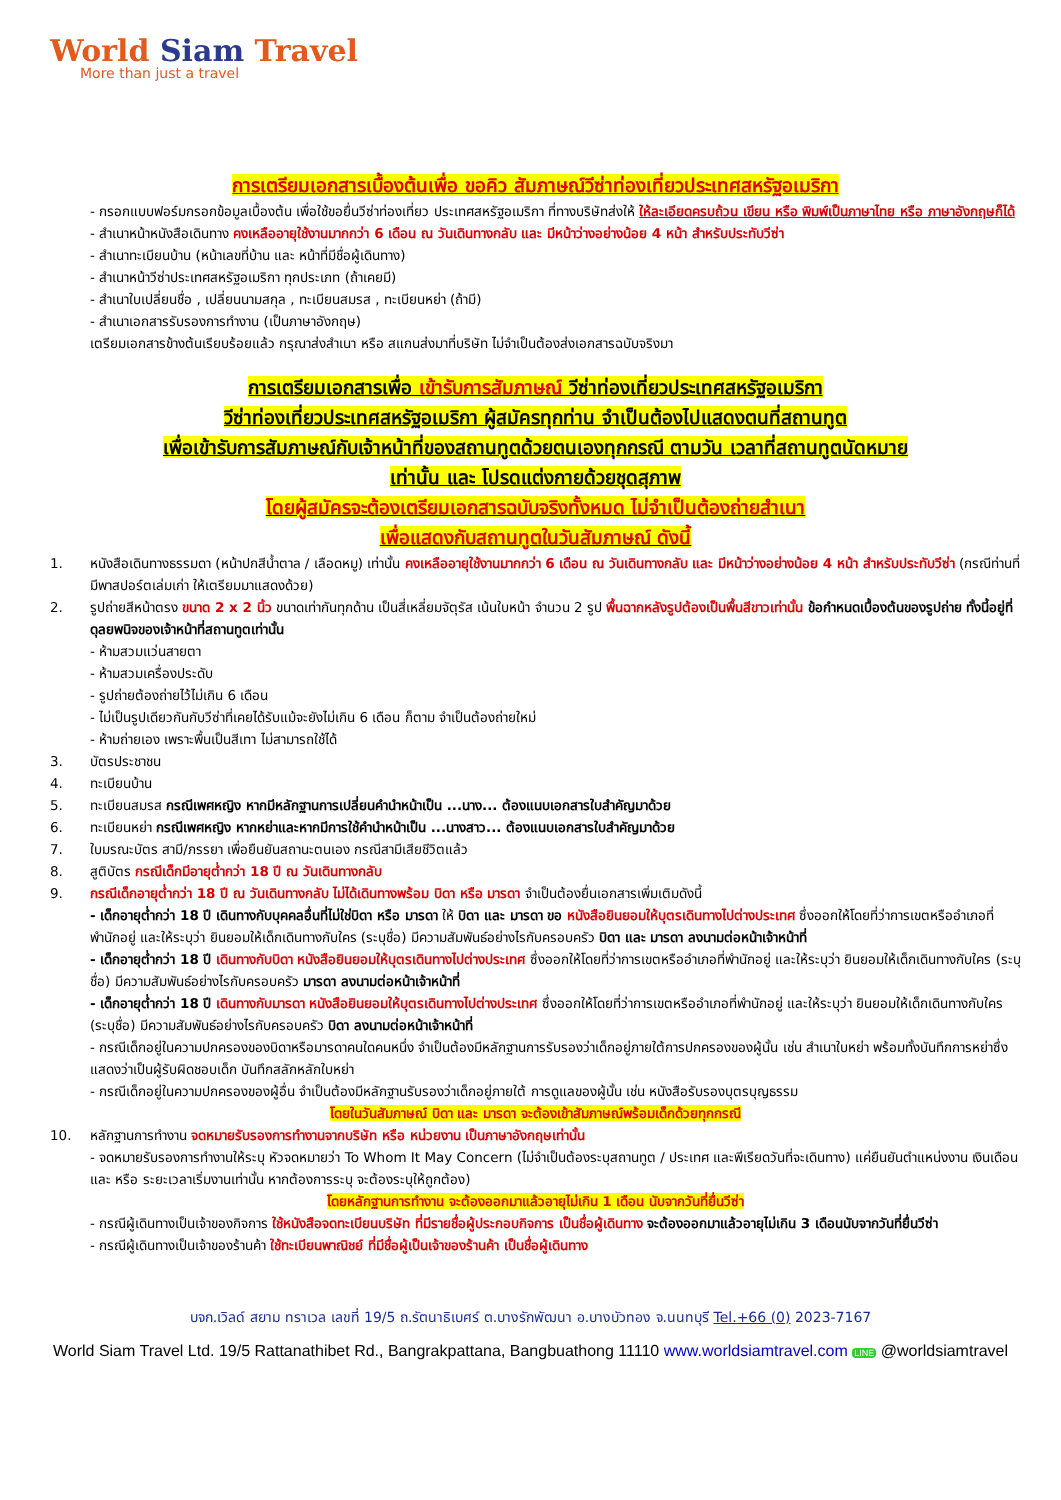World Siam Travel
More than just a travel
การเตรียมเอกสารเบื้องต้นเพื่อ ขอคิว สัมภาษณ์วีซ่าท่องเที่ยวประเทศสหรัฐอเมริกา
- กรอกแบบฟอร์มกรอกข้อมูลเบื้องต้น เพื่อใช้ขอยื่นวีซ่าท่องเที่ยว ประเทศสหรัฐอเมริกา ที่ทางบริษัทส่งให้ ให้ละเอียดครบถ้วน เขียน หรือ พิมพ์เป็นภาษาไทย หรือ ภาษาอังกฤษก็ได้
- สำเนาหน้าหนังสือเดินทาง คงเหลืออายุใช้งานมากกว่า 6 เดือน ณ วันเดินทางกลับ และ มีหน้าว่างอย่างน้อย 4 หน้า สำหรับประทับวีซ่า
- สำเนาทะเบียนบ้าน (หน้าเลขที่บ้าน และ หน้าที่มีชื่อผู้เดินทาง)
- สำเนาหน้าวีซ่าประเทศสหรัฐอเมริกา ทุกประเภท (ถ้าเคยมี)
- สำเนาใบเปลี่ยนชื่อ , เปลี่ยนนามสกุล , ทะเบียนสมรส , ทะเบียนหย่า (ถ้ามี)
- สำเนาเอกสารรับรองการทำงาน (เป็นภาษาอังกฤษ)
เตรียมเอกสารข้างต้นเรียบร้อยแล้ว กรุณาส่งสำเนา หรือ สแกนส่งมาที่บริษัท ไม่จำเป็นต้องส่งเอกสารฉบับจริงมา
การเตรียมเอกสารเพื่อ เข้ารับการสัมภาษณ์ วีซ่าท่องเที่ยวประเทศสหรัฐอเมริกา
วีซ่าท่องเที่ยวประเทศสหรัฐอเมริกา ผู้สมัครทุกท่าน จำเป็นต้องไปแสดงตนที่สถานทูต
เพื่อเข้ารับการสัมภาษณ์กับเจ้าหน้าที่ของสถานทูตด้วยตนเองทุกกรณี ตามวัน เวลาที่สถานทูตนัดหมาย
เท่านั้น และ โปรดแต่งกายด้วยชุดสุภาพ
โดยผู้สมัครจะต้องเตรียมเอกสารฉบับจริงทั้งหมด ไม่จำเป็นต้องถ่ายสำเนา
เพื่อแสดงกับสถานทูตในวันสัมภาษณ์ ดังนี้
1. หนังสือเดินทางธรรมดา (หน้าปกสีน้ำตาล / เลือดหมู) เท่านั้น คงเหลืออายุใช้งานมากกว่า 6 เดือน ณ วันเดินทางกลับ และ มีหน้าว่างอย่างน้อย 4 หน้า สำหรับประทับวีซ่า (กรณีท่านที่มีพาสปอร์ตเล่มเก่า ให้เตรียมมาแสดงด้วย)
2. รูปถ่ายสีหน้าตรง ขนาด 2 x 2 นิ้ว ขนาดเท่ากันทุกด้าน เป็นสี่เหลี่ยมจัตุรัส เน้นใบหน้า จำนวน 2 รูป พื้นฉากหลังรูปต้องเป็นพื้นสีขาวเท่านั้น ข้อกำหนดเบื้องต้นของรูปถ่าย ทั้งนี้อยู่ที่ดุลยพนิจของเจ้าหน้าที่สถานทูตเท่านั้น
- ห้ามสวมแว่นสายตา
- ห้ามสวมเครื่องประดับ
- รูปถ่ายต้องถ่ายไว้ไม่เกิน 6 เดือน
- ไม่เป็นรูปเดียวกันกับวีซ่าที่เคยได้รับแม้จะยังไม่เกิน 6 เดือน ก็ตาม จำเป็นต้องถ่ายใหม่
- ห้ามถ่ายเอง เพราะพื้นเป็นสีเทา ไม่สามารถใช้ได้
3. บัตรประชาชน
4. ทะเบียนบ้าน
5. ทะเบียนสมรส กรณีเพศหญิง หากมีหลักฐานการเปลี่ยนคำนำหน้าเป็น ...นาง... ต้องแนบเอกสารใบสำคัญมาด้วย
6. ทะเบียนหย่า กรณีเพศหญิง หากหย่าและหากมีการใช้คำนำหน้าเป็น ...นางสาว... ต้องแนบเอกสารใบสำคัญมาด้วย
7. ใบมรณะบัตร สามี/ภรรยา เพื่อยืนยันสถานะตนเอง กรณีสามีเสียชีวิตแล้ว
8. สูติบัตร กรณีเด็กมีอายุต่ำกว่า 18 ปี ณ วันเดินทางกลับ
9. กรณีเด็กอายุต่ำกว่า 18 ปี ณ วันเดินทางกลับ ไม่ได้เดินทางพร้อม บิดา หรือ มารดา จำเป็นต้องยื่นเอกสารเพิ่มเติมดังนี้
- เด็กอายุต่ำกว่า 18 ปี เดินทางกับบุคคลอื่นที่ไม่ใช่บิดา หรือ มารดา ให้ บิดา และ มารดา ขอ หนังสือยินยอมให้บุตรเดินทางไปต่างประเทศ ซึ่งออกให้โดยที่ว่าการเขตหรืออำเภอที่พำนักอยู่ และให้ระบุว่า ยินยอมให้เด็กเดินทางกับใคร (ระบุชื่อ) มีความสัมพันธ์อย่างไรกับครอบครัว บิดา และ มารดา ลงนามต่อหน้าเจ้าหน้าที่
- เด็กอายุต่ำกว่า 18 ปี เดินทางกับบิดา หนังสือยินยอมให้บุตรเดินทางไปต่างประเทศ ซึ่งออกให้โดยที่ว่าการเขตหรืออำเภอที่พำนักอยู่ และให้ระบุว่า ยินยอมให้เด็กเดินทางกับใคร (ระบุชื่อ) มีความสัมพันธ์อย่างไรกับครอบครัว มารดา ลงนามต่อหน้าเจ้าหน้าที่
- เด็กอายุต่ำกว่า 18 ปี เดินทางกับมารดา หนังสือยินยอมให้บุตรเดินทางไปต่างประเทศ ซึ่งออกให้โดยที่ว่าการเขตหรืออำเภอที่พำนักอยู่ และให้ระบุว่า ยินยอมให้เด็กเดินทางกับใคร (ระบุชื่อ) มีความสัมพันธ์อย่างไรกับครอบครัว บิดา ลงนามต่อหน้าเจ้าหน้าที่
- กรณีเด็กอยู่ในความปกครองของบิดาหรือมารดาคนใดคนหนึ่ง จำเป็นต้องมีหลักฐานการรับรองว่าเด็กอยู่ภายใต้การปกครองของผู้นั้น เช่น สำเนาใบหย่า พร้อมทั้งบันทึกการหย่าซึ่งแสดงว่าเป็นผู้รับผิดชอบเด็ก บันทึกสลักหลักใบหย่า
- กรณีเด็กอยู่ในความปกครองของผู้อื่น จำเป็นต้องมีหลักฐานรับรองว่าเด็กอยู่ภายใต้ การดูแลของผู้นั้น เช่น หนังสือรับรองบุตรบุญธรรม
โดยในวันสัมภาษณ์ บิดา และ มารดา จะต้องเข้าสัมภาษณ์พร้อมเด็กด้วยทุกกรณี
10. หลักฐานการทำงาน จดหมายรับรองการทำงานจากบริษัท หรือ หน่วยงาน เป็นภาษาอังกฤษเท่านั้น
- จดหมายรับรองการทำงานให้ระบุ หัวจดหมายว่า To Whom It May Concern (ไม่จำเป็นต้องระบุสถานทูต / ประเทศ และพีเรียดวันที่จะเดินทาง) แค่ยืนยันตำแหน่งงาน เงินเดือน และ หรือ ระยะเวลาเริ่มงานเท่านั้น หากต้องการระบุ จะต้องระบุให้ถูกต้อง)
โดยหลักฐานการทำงาน จะต้องออกมาแล้วอายุไม่เกิน 1 เดือน นับจากวันที่ยื่นวีซ่า
- กรณีผู้เดินทางเป็นเจ้าของกิจการ ใช้หนังสือจดทะเบียนบริษัท ที่มีรายชื่อผู้ประกอบกิจการ เป็นชื่อผู้เดินทาง จะต้องออกมาแล้วอายุไม่เกิน 3 เดือนนับจากวันที่ยื่นวีซ่า
- กรณีผู้เดินทางเป็นเจ้าของร้านค้า ใช้ทะเบียนพาณิชย์ ที่มีชื่อผู้เป็นเจ้าของร้านค้า เป็นชื่อผู้เดินทาง
บจก.เวิลด์ สยาม ทราเวล เลขที่ 19/5 ถ.รัตนาธิเบศร์ ต.บางรักพัฒนา อ.บางบัวทอง จ.นนทบุรี Tel.+66 (0) 2023-7167
World Siam Travel Ltd. 19/5 Rattanathibet Rd., Bangrakpattana, Bangbuathong 11110 www.worldsiamtravel.com LINE @worldsiamtravel